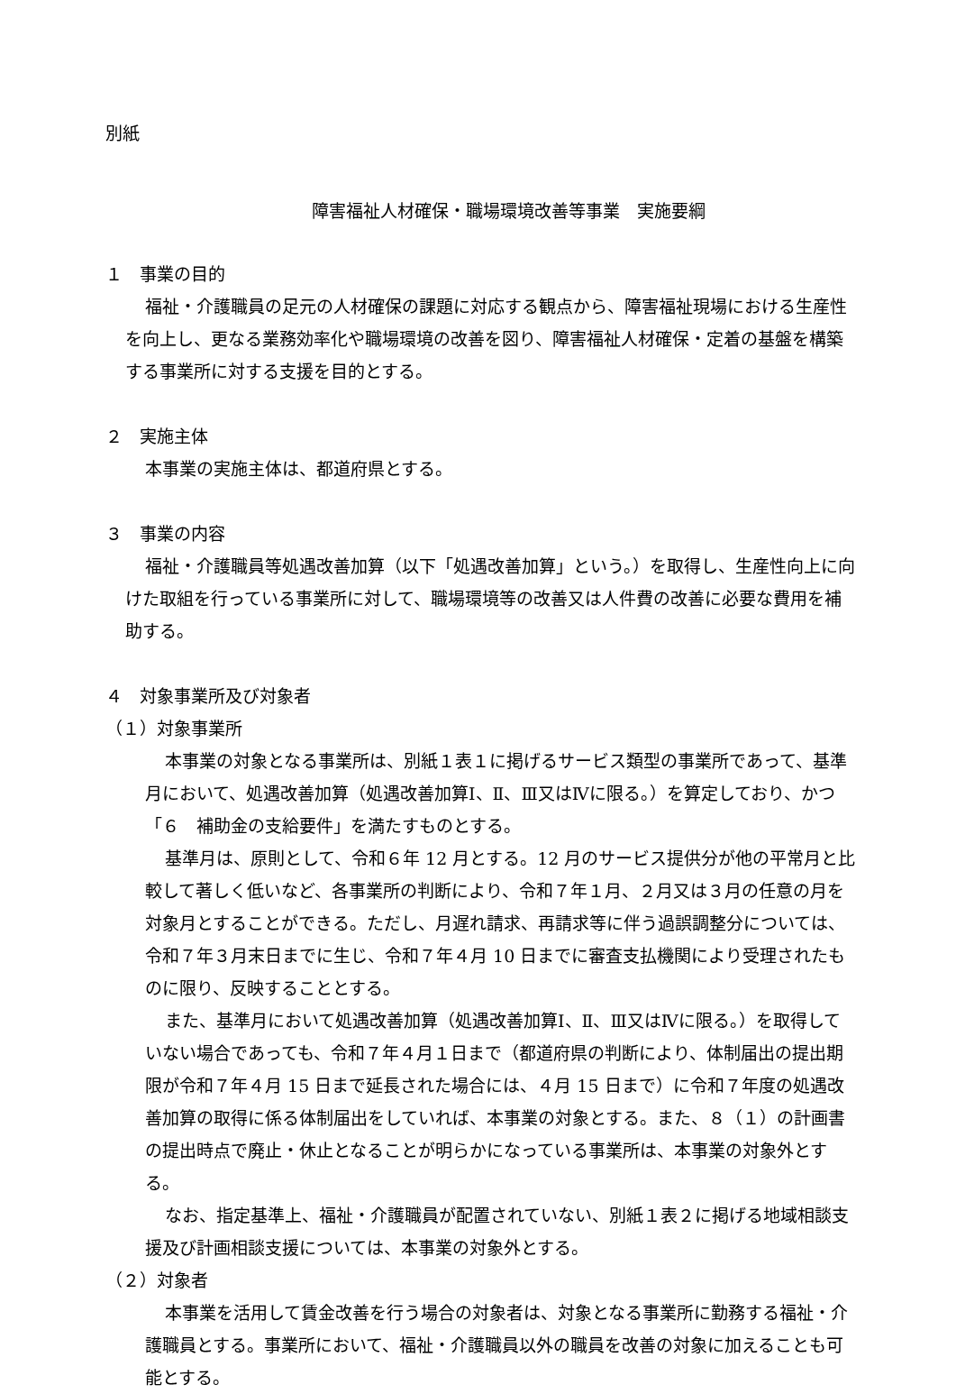別紙
障害福祉人材確保・職場環境改善等事業　実施要綱
１　事業の目的
福祉・介護職員の足元の人材確保の課題に対応する観点から、障害福祉現場における生産性を向上し、更なる業務効率化や職場環境の改善を図り、障害福祉人材確保・定着の基盤を構築する事業所に対する支援を目的とする。
２　実施主体
本事業の実施主体は、都道府県とする。
３　事業の内容
福祉・介護職員等処遇改善加算（以下「処遇改善加算」という。）を取得し、生産性向上に向けた取組を行っている事業所に対して、職場環境等の改善又は人件費の改善に必要な費用を補助する。
４　対象事業所及び対象者
（１）対象事業所
本事業の対象となる事業所は、別紙１表１に掲げるサービス類型の事業所であって、基準月において、処遇改善加算（処遇改善加算Ⅰ、Ⅱ、Ⅲ又はⅣに限る。）を算定しており、かつ「６　補助金の支給要件」を満たすものとする。
基準月は、原則として、令和６年 12 月とする。12 月のサービス提供分が他の平常月と比較して著しく低いなど、各事業所の判断により、令和７年１月、２月又は３月の任意の月を対象月とすることができる。ただし、月遅れ請求、再請求等に伴う過誤調整分については、令和７年３月末日までに生じ、令和７年４月 10 日までに審査支払機関により受理されたものに限り、反映することとする。
また、基準月において処遇改善加算（処遇改善加算Ⅰ、Ⅱ、Ⅲ又はⅣに限る。）を取得していない場合であっても、令和７年４月１日まで（都道府県の判断により、体制届出の提出期限が令和７年４月 15 日まで延長された場合には、４月 15 日まで）に令和７年度の処遇改善加算の取得に係る体制届出をしていれば、本事業の対象とする。また、８（１）の計画書の提出時点で廃止・休止となることが明らかになっている事業所は、本事業の対象外とする。
なお、指定基準上、福祉・介護職員が配置されていない、別紙１表２に掲げる地域相談支援及び計画相談支援については、本事業の対象外とする。
（２）対象者
本事業を活用して賃金改善を行う場合の対象者は、対象となる事業所に勤務する福祉・介護職員とする。事業所において、福祉・介護職員以外の職員を改善の対象に加えることも可能とする。